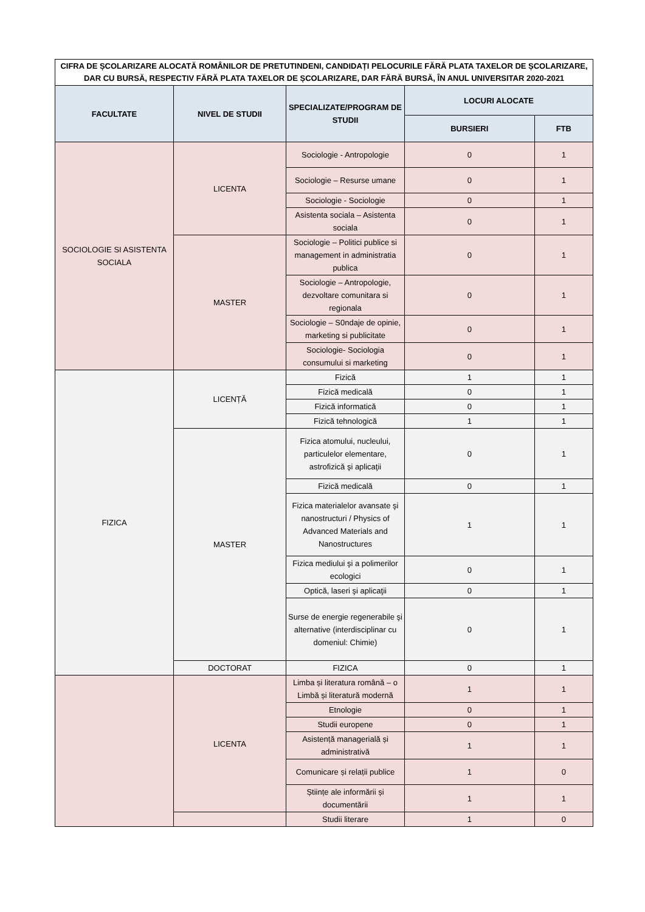| CIFRA DE ȘCOLARIZARE ALOCATĂ ROMÂNILOR DE PRETUTINDENI, CANDIDAȚI PELOCURILE FĂRĂ PLATA TAXELOR DE ȘCOLARIZARE, DAR CU BURSĂ, RESPECTIV FĂRĂ PLATA TAXELOR DE ȘCOLARIZARE, DAR FĂRĂ BURSĂ, ÎN ANUL UNIVERSITAR 2020-2021 | | | | |
| --- | --- | --- | --- | --- |
| FACULTATE | NIVEL DE STUDII | SPECIALIZATE/PROGRAM DE STUDII | LOCURI ALOCATE | |
| | | | BURSIERI | FTB |
| SOCIOLOGIE SI ASISTENTA SOCIALA | LICENTA | Sociologie - Antropologie | 0 | 1 |
| | | Sociologie – Resurse umane | 0 | 1 |
| | | Sociologie - Sociologie | 0 | 1 |
| | | Asistenta sociala – Asistenta sociala | 0 | 1 |
| | MASTER | Sociologie – Politici publice si management in administratia publica | 0 | 1 |
| | | Sociologie – Antropologie, dezvoltare comunitara si regionala | 0 | 1 |
| | | Sociologie – S0ndaje de opinie, marketing si publicitate | 0 | 1 |
| | | Sociologie- Sociologia consumului si marketing | 0 | 1 |
| FIZICA | LICENȚĂ | Fizică | 1 | 1 |
| | | Fizică medicală | 0 | 1 |
| | | Fizică informatică | 0 | 1 |
| | | Fizică tehnologică | 1 | 1 |
| | MASTER | Fizica atomului, nucleului, particulelor elementare, astrofizică şi aplicaţii | 0 | 1 |
| | | Fizică medicală | 0 | 1 |
| | | Fizica materialelor avansate şi nanostructuri / Physics of Advanced Materials and Nanostructures | 1 | 1 |
| | | Fizica mediului şi a polimerilor ecologici | 0 | 1 |
| | | Optică, laseri şi aplicaţii | 0 | 1 |
| | | Surse de energie regenerabile şi alternative (interdisciplinar cu domeniul: Chimie) | 0 | 1 |
| | DOCTORAT | FIZICA | 0 | 1 |
| | LICENTA | Limba și literatura română – o Limbă și literatură modernă | 1 | 1 |
| | | Etnologie | 0 | 1 |
| | | Studii europene | 0 | 1 |
| | | Asistență managerială și administrativă | 1 | 1 |
| | | Comunicare și relații publice | 1 | 0 |
| | | Științe ale informării și documentării | 1 | 1 |
| | | Studii literare | 1 | 0 |